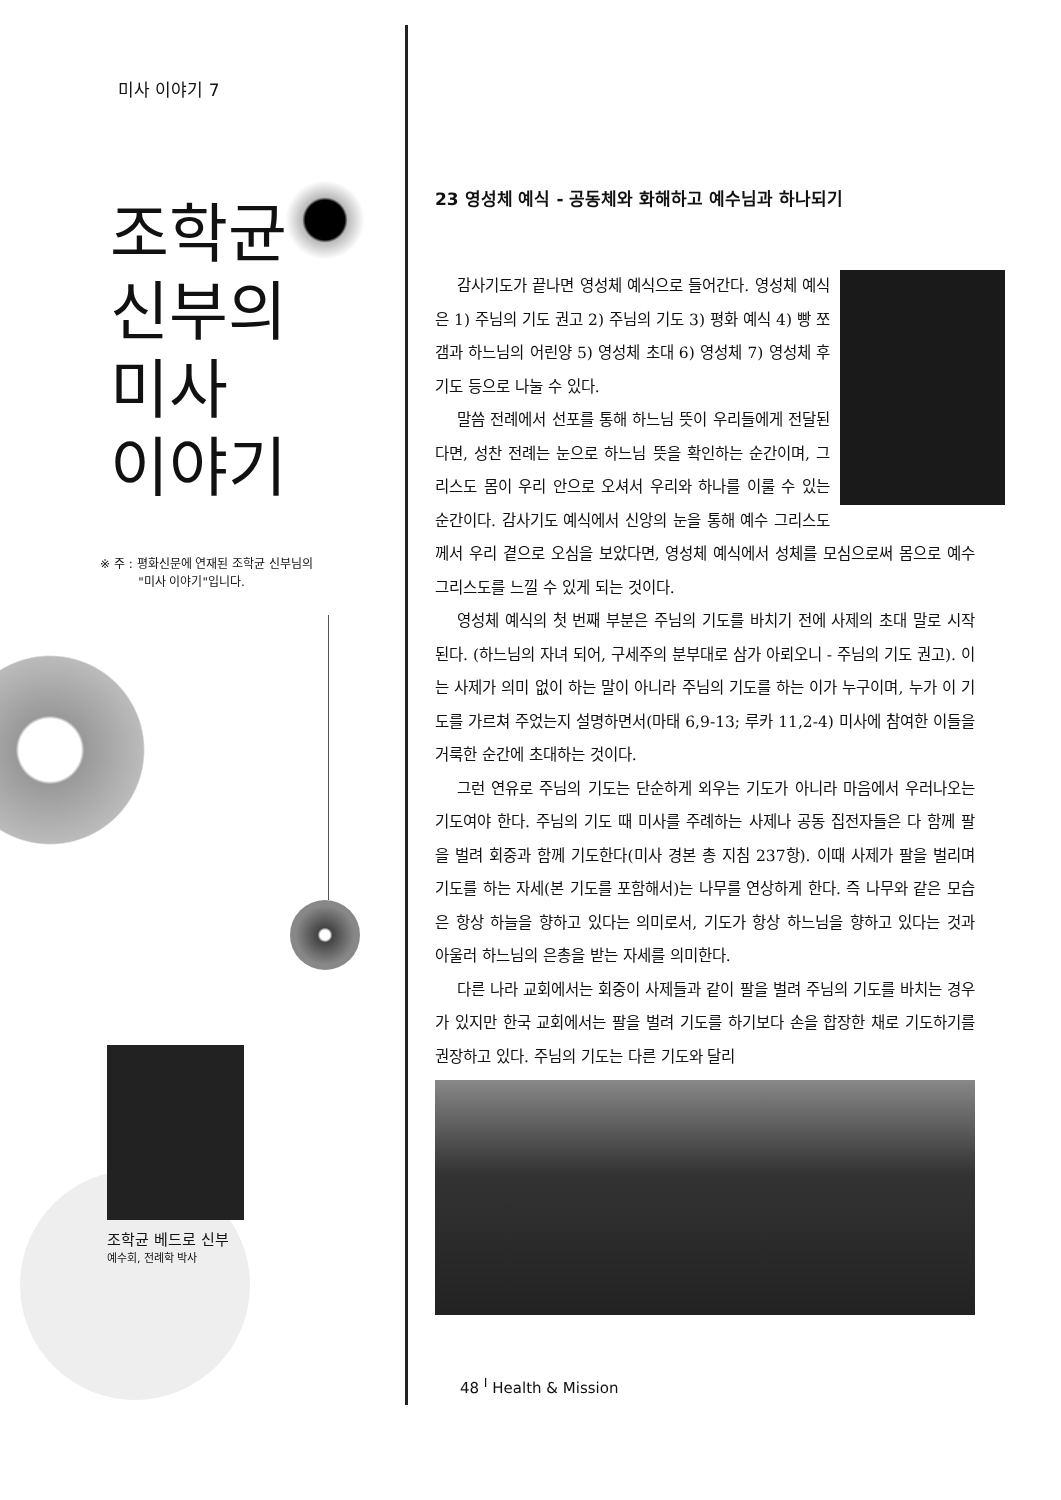미사 이야기 7
조학균
신부의
미사
이야기
※ 주 : 평화신문에 연재된 조학균 신부님의
"미사 이야기"입니다.
조학균 베드로 신부
예수회, 전례학 박사
23 영성체 예식 - 공동체와 화해하고 예수님과 하나되기
감사기도가 끝나면 영성체 예식으로 들어간다. 영성체 예식은 1) 주님의 기도 권고 2) 주님의 기도 3) 평화 예식 4) 빵 쪼갬과 하느님의 어린양 5) 영성체 초대 6) 영성체 7) 영성체 후 기도 등으로 나눌 수 있다.
말씀 전례에서 선포를 통해 하느님 뜻이 우리들에게 전달된다면, 성찬 전례는 눈으로 하느님 뜻을 확인하는 순간이며, 그리스도 몸이 우리 안으로 오셔서 우리와 하나를 이룰 수 있는 순간이다. 감사기도 예식에서 신앙의 눈을 통해 예수 그리스도께서 우리 곁으로 오심을 보았다면, 영성체 예식에서 성체를 모심으로써 몸으로 예수 그리스도를 느낄 수 있게 되는 것이다.
영성체 예식의 첫 번째 부분은 주님의 기도를 바치기 전에 사제의 초대 말로 시작된다. (하느님의 자녀 되어, 구세주의 분부대로 삼가 아뢰오니 - 주님의 기도 권고). 이는 사제가 의미 없이 하는 말이 아니라 주님의 기도를 하는 이가 누구이며, 누가 이 기도를 가르쳐 주었는지 설명하면서(마태 6,9-13; 루카 11,2-4) 미사에 참여한 이들을 거룩한 순간에 초대하는 것이다.
그런 연유로 주님의 기도는 단순하게 외우는 기도가 아니라 마음에서 우러나오는 기도여야 한다. 주님의 기도 때 미사를 주례하는 사제나 공동 집전자들은 다 함께 팔을 벌려 회중과 함께 기도한다(미사 경본 총 지침 237항). 이때 사제가 팔을 벌리며 기도를 하는 자세(본 기도를 포함해서)는 나무를 연상하게 한다. 즉 나무와 같은 모습은 항상 하늘을 향하고 있다는 의미로서, 기도가 항상 하느님을 향하고 있다는 것과 아울러 하느님의 은총을 받는 자세를 의미한다.
다른 나라 교회에서는 회중이 사제들과 같이 팔을 벌려 주님의 기도를 바치는 경우가 있지만 한국 교회에서는 팔을 벌려 기도를 하기보다 손을 합장한 채로 기도하기를 권장하고 있다. 주님의 기도는 다른 기도와 달리
48 <sup>I</sup> Health & Mission